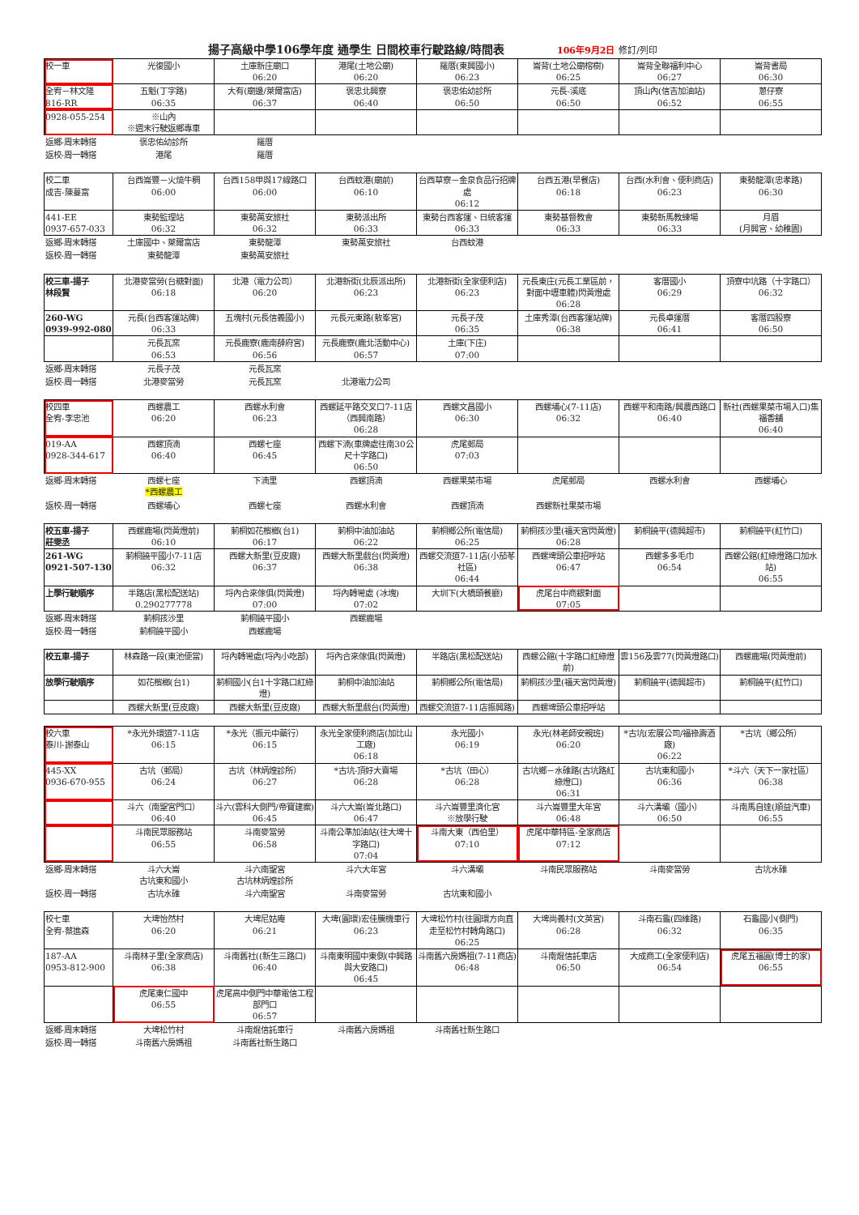揚子高級中學106學年度 通學生 日間校車行駛路線/時間表 106年9月2日 修訂/列印
| 校一車 | 光復國小 | 土庫新庄廟口 06:20 | 港尾(土地公廟) 06:20 | 羅厝(東興國小) 06:23 | 崙背(土地公廟榕樹) 06:25 | 崙背全聯福利中心 06:27 | 崙背書局 06:30 |
| 全宥－林文隆 816-RR | 五魁(丁字路) 06:35 | 大有(廟邊/萊爾富店) 06:37 | 褒忠北興寮 06:40 | 褒忠佑幼診所 06:50 | 元長-溪底 06:50 | 頂山內(信吉加油站) 06:52 | 蔥仔寮 06:55 |
| 0928-055-254 | ※山內 ※週末行駛返鄉專車 | | | | | | |
| 返鄉-周末轉搭 | 褒忠佑幼診所 | 羅厝 | | | | | |
| 返校-周一轉搭 | 港尾 | 羅厝 | | | | | |
| 校二車 成吉-陳蔓富 | 台西崙豐－火燒牛稠 06:00 | 台西158甲與17線路口 06:00 | 台西蚊港(廟前) 06:10 | 台西草寮－金泉食品行招牌處 06:12 | 台西五港(早餐店) 06:18 | 台西(水利會、便利商店) 06:23 | 東勢龍潭(忠孝路) 06:30 |
| 441-EE 0937-657-033 | 東勢監理站 06:32 | 東勢萬安旅社 06:32 | 東勢派出所 06:33 | 東勢台西客運、日統客運 06:33 | 東勢基督教會 06:33 | 東勢新馬教練場 06:33 | 月眉 (月興宮、幼稚園) |
| 返鄉-周末轉搭 | 土庫國中、萊爾富店 | 東勢龍潭 | 東勢萬安旅社 | 台西蚊港 | | | |
| 返校-周一轉搭 | 東勢龍潭 | 東勢萬安旅社 | | | | | |
| 校三車-揚子 林段賢 | 北港麥當勞(台糖對面) 06:18 | 北港（電力公司） 06:20 | 北港新街(北辰派出所) 06:23 | 北港新街(全家便利店) 06:23 | 元長東庄(元長工業區前，對面中壢車體)閃黃燈處 06:28 | 客厝國小 06:29 | 頂寮中坑路（十字路口） 06:32 |
| 260-WG 0939-992-080 | 元長(台西客運站牌) 06:33 | 五塊村(元長信義國小) | 元長元東路(敖峯宮) | 元長子茂 06:35 | 土庫秀潭(台西客運站牌) 06:38 | 元長卓運厝 06:41 | 客厝四股寮 06:50 |
| | 元長瓦窯 06:53 | 元長鹿寮(鹿南薛府宮) 06:56 | 元長鹿寮(鹿北活動中心) 06:57 | 土庫(下庄) 07:00 | | | |
| 返鄉-周末轉搭 | 元長子茂 | 元長瓦窯 | | | | | |
| 返校-周一轉搭 | 北港麥當勞 | 元長瓦窯 | 北港電力公司 | | | | |
| 校四車 全宥-李忠池 | 西螺農工 06:20 | 西螺水利會 06:23 | 西螺延平路交叉口7-11店（西興南路） 06:28 | 西螺文昌國小 06:30 | 西螺埔心(7-11店) 06:32 | 西螺平和南路/興農西路口 06:40 | 新社(西螺果菜市場入口)集福香舖 06:40 |
| 019-AA 0928-344-617 | 西螺頂湳 06:40 | 西螺七座 06:45 | 西螺下湳(車牌處往南30公尺十字路口) 06:50 | 虎尾郵局 07:03 | | | |
| 返鄉-周末轉搭 | 西螺七座 *西螺農工 | 下湳里 | 西螺頂湳 | 西螺果菜市場 | 虎尾郵局 | 西螺水利會 | 西螺埔心 |
| 返校-周一轉搭 | 西螺埔心 | 西螺七座 | 西螺水利會 | 西螺頂湳 | 西螺新社果菜市場 | | |
| 校五車-揚子 莊雯丞 | 西螺鹿場(閃黃燈前) 06:10 | 莿桐如花檳榔(台1) 06:17 | 莿桐中油加油站 06:22 | 莿桐鄉公所(電信局) 06:25 | 莿桐孩沙里(福天宮閃黃燈) 06:28 | 莿桐饒平(德興超市) | 莿桐饒平(紅竹口) |
| 261-WG 0921-507-130 | 莿桐饒平國小7-11店 06:32 | 西螺大新里(豆皮廠) 06:37 | 西螺大新里戲台(閃黃燈) 06:38 | 西螺交流道7-11店(小茄苳社區) 06:44 | 西螺埤頭公車招呼站 06:47 | 西螺多多毛巾 06:54 | 西螺公館(紅綠燈路口加水站) 06:55 |
| 上學行駛順序 | 半路店(黑松配送站) 0.290277778 | 埒內合來傢俱(閃黃燈) 07:00 | 埒內轉彎處 (冰塊) 07:02 | 大圳下(大橋頭餐廳) | 虎尾台中商銀對面 07:05 | | |
| 返鄉-周末轉搭 | 莿桐孩沙里 | 莿桐饒平國小 | 西螺鹿場 | | | | |
| 返校-周一轉搭 | 莿桐饒平國小 | 西螺鹿場 | | | | | |
| 校五車-揚子 | 林森路一段(東池便當) | 埒內轉彎處(埒內小吃部) | 埒內合來傢俱(閃黃燈) | 半路店(黑松配送站) | 西螺公館(十字路口紅綠燈前) | 雲156及雲77(閃黃燈路口) | 西螺鹿場(閃黃燈前) |
| 放學行駛順序 | 如花檳榔(台1) | 莿桐國小(台1十字路口紅綠燈) | 莿桐中油加油站 | 莿桐鄉公所(電信局) | 莿桐孩沙里(福天宮閃黃燈) | 莿桐饒平(德興超市) | 莿桐饒平(紅竹口) |
| | 西螺大新里(豆皮廠) | 西螺大新里(豆皮廠) | 西螺大新里戲台(閃黃燈) | 西螺交流道7-11店振興路) | 西螺埤頭公車招呼站 | | |
| 校六車 泰川-謝泰山 | *永光外環道7-11店 06:15 | *永光（振元中藥行） 06:15 | 永光全家便利商店(加比山工廠) 06:18 | 永光國小 06:19 | 永光(林老師安親班) 06:20 | *古坑(宏展公司/福祿壽酒廠) 06:22 | *古坑（鄉公所） |
| 445-XX 0936-670-955 | 古坑（郵局） 06:24 | 古坑（林炳煌診所） 06:27 | *古坑-頂好大賣場 06:28 | *古坑（田心） 06:28 | 古坑鄉－水碓路(古坑路紅綠燈口) 06:31 | 古坑東和國小 06:36 | *斗六（天下一家社區） 06:38 |
| | 斗六（南聖宮門口） 06:40 | 斗六(雲科大側門/帝寶建案) 06:45 | 斗六大崙(崙北路口) 06:47 | 斗六崙豐里濟化宮 ※放學行駛 | 斗六崙豐里大年宮 06:48 | 斗六溝壩（國小） 06:50 | 斗南馬自達(順益汽車) 06:55 |
| | 斗南民眾服務站 06:55 | 斗南麥當勞 06:58 | 斗南公準加油站(往大埤十字路口) 07:04 | 斗南大東（西伯里） 07:10 | 虎尾中華特區-全家商店 07:12 | | |
| 返鄉-周末轉搭 | 斗六大崙 古坑東和國小 | 斗六南聖宮 古坑林炳煌診所 | 斗六大年宮 | 斗六溝壩 | 斗南民眾服務站 | 斗南麥當勞 | 古坑水碓 |
| 返校-周一轉搭 | 古坑水碓 | 斗六南聖宮 | 斗南麥當勞 | 古坑東和國小 | | | |
| 校七車 全宥-蔡進森 | 大埤怡然村 06:20 | 大埤尼姑庵 06:21 | 大埤(圓環)宏佳騰機車行 06:23 | 大埤松竹村(往圓環方向直走至松竹村轉角路口) 06:25 | 大埤尚義村(文英宮) 06:28 | 斗南石龜(四維路) 06:32 | 石龜國小(側門) 06:35 |
| 187-AA 0953-812-900 | 斗南林子里(全家商店) 06:38 | 斗南舊社((新生三路口) 06:40 | 斗南東明國中東側(中興路與大安路口) 06:45 | 斗南舊六房媽祖(7-11商店) 06:48 | 斗南焜信託車店 06:50 | 大成商工(全家便利店) 06:54 | 虎尾五福圓(博士的家) 06:55 |
| | 虎尾東仁國中 06:55 | 虎尾高中側門中華電信工程部門口 06:57 | | | | | |
| 返鄉-周末轉搭 | 大埤松竹村 | 斗南焜信託車行 | 斗南舊六房媽祖 | 斗南舊社新生路口 | | | |
| 返校-周一轉搭 | 斗南舊六房媽祖 | 斗南舊社新生路口 | | | | | |